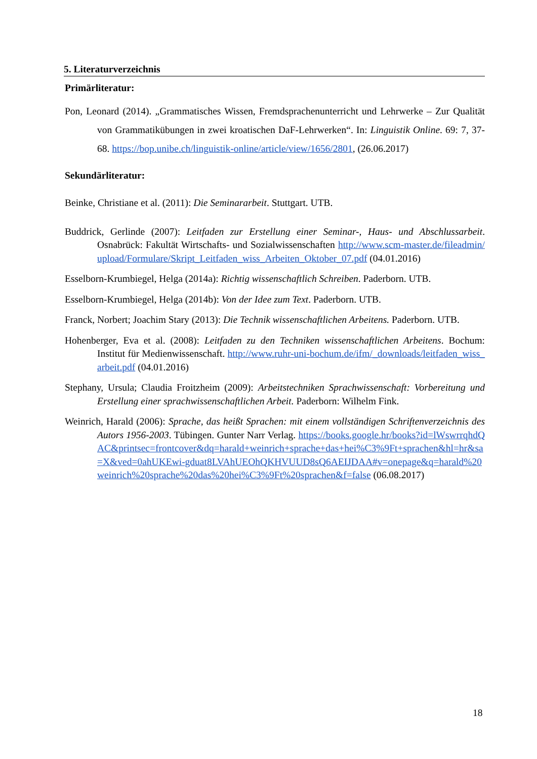5. Literaturverzeichnis
Primärliteratur:
Pon, Leonard (2014). „Grammatisches Wissen, Fremdsprachenunterricht und Lehrwerke – Zur Qualität von Grammatikübungen in zwei kroatischen DaF-Lehrwerken“. In: Linguistik Online. 69: 7, 37-68. https://bop.unibe.ch/linguistik-online/article/view/1656/2801, (26.06.2017)
Sekundärliteratur:
Beinke, Christiane et al. (2011): Die Seminararbeit. Stuttgart. UTB.
Buddrick, Gerlinde (2007): Leitfaden zur Erstellung einer Seminar-, Haus- und Abschlussarbeit. Osnabrück: Fakultät Wirtschafts- und Sozialwissenschaften http://www.scm-master.de/fileadmin/upload/Formulare/Skript_Leitfaden_wiss_Arbeiten_Oktober_07.pdf (04.01.2016)
Esselborn-Krumbiegel, Helga (2014a): Richtig wissenschaftlich Schreiben. Paderborn. UTB.
Esselborn-Krumbiegel, Helga (2014b): Von der Idee zum Text. Paderborn. UTB.
Franck, Norbert; Joachim Stary (2013): Die Technik wissenschaftlichen Arbeitens. Paderborn. UTB.
Hohenberger, Eva et al. (2008): Leitfaden zu den Techniken wissenschaftlichen Arbeitens. Bochum: Institut für Medienwissenschaft. http://www.ruhr-uni-bochum.de/ifm/_downloads/leitfaden_wiss_arbeit.pdf (04.01.2016)
Stephany, Ursula; Claudia Froitzheim (2009): Arbeitstechniken Sprachwissenschaft: Vorbereitung und Erstellung einer sprachwissenschaftlichen Arbeit. Paderborn: Wilhelm Fink.
Weinrich, Harald (2006): Sprache, das heißt Sprachen: mit einem vollständigen Schriftenverzeichnis des Autors 1956-2003. Tübingen. Gunter Narr Verlag. https://books.google.hr/books?id=lWswrrqhdQAC&printsec=frontcover&dq=harald+weinrich+sprache+das+hei%C3%9Ft+sprachen&hl=hr&sa=X&ved=0ahUKEwi-gduat8LVAhUEOhQKHVUUD8sQ6AEIJDAA#v=onepage&q=harald%20weinrich%20sprache%20das%20hei%C3%9Ft%20sprachen&f=false (06.08.2017)
18